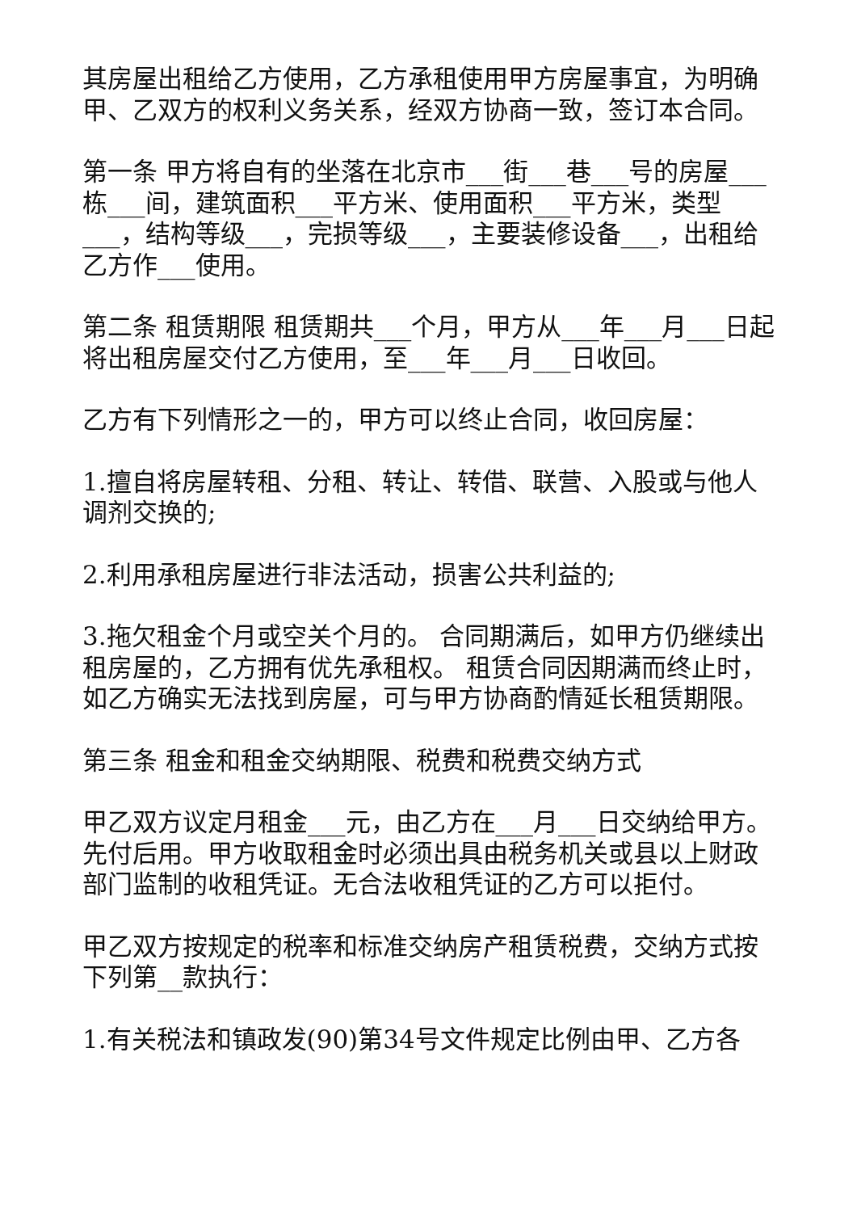其房屋出租给乙方使用，乙方承租使用甲方房屋事宜，为明确甲、乙双方的权利义务关系，经双方协商一致，签订本合同。
第一条 甲方将自有的坐落在北京市___街___巷___号的房屋___栋___间，建筑面积___平方米、使用面积___平方米，类型___，结构等级___，完损等级___，主要装修设备___，出租给乙方作___使用。
第二条 租赁期限 租赁期共___个月，甲方从___年___月___日起将出租房屋交付乙方使用，至___年___月___日收回。
乙方有下列情形之一的，甲方可以终止合同，收回房屋：
1.擅自将房屋转租、分租、转让、转借、联营、入股或与他人调剂交换的;
2.利用承租房屋进行非法活动，损害公共利益的;
3.拖欠租金个月或空关个月的。 合同期满后，如甲方仍继续出租房屋的，乙方拥有优先承租权。 租赁合同因期满而终止时，如乙方确实无法找到房屋，可与甲方协商酌情延长租赁期限。
第三条 租金和租金交纳期限、税费和税费交纳方式
甲乙双方议定月租金___元，由乙方在___月___日交纳给甲方。先付后用。甲方收取租金时必须出具由税务机关或县以上财政部门监制的收租凭证。无合法收租凭证的乙方可以拒付。
甲乙双方按规定的税率和标准交纳房产租赁税费，交纳方式按下列第__款执行：
1.有关税法和镇政发(90)第34号文件规定比例由甲、乙方各